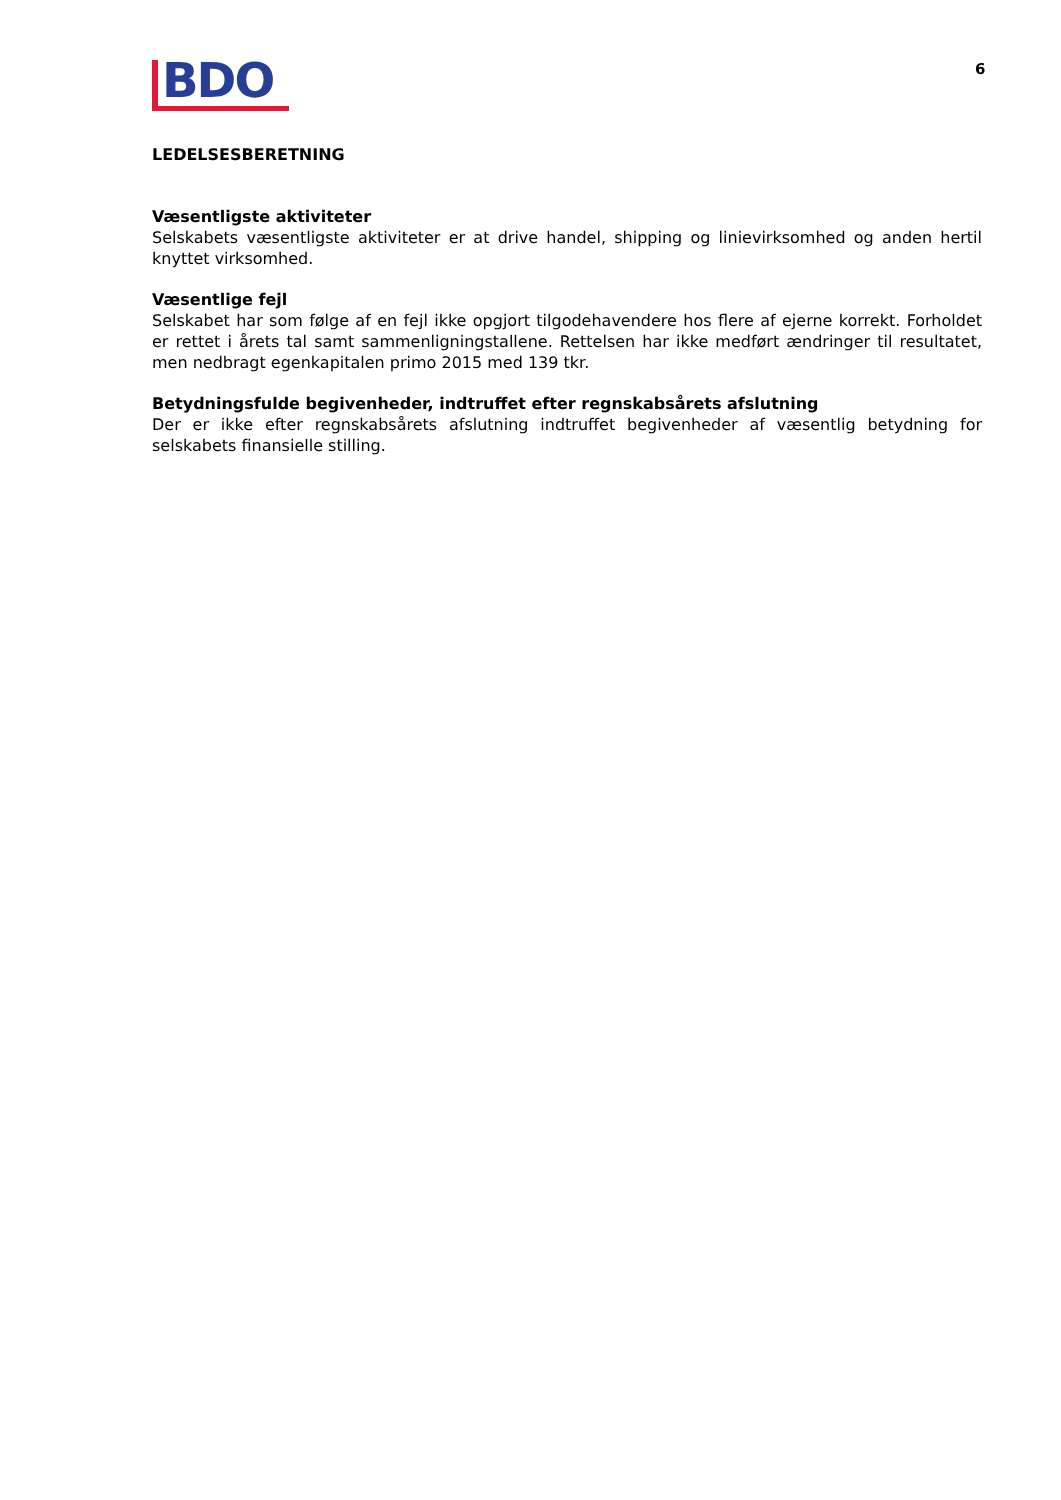BDO 6
LEDELSESBERETNING
Væsentligste aktiviteter
Selskabets væsentligste aktiviteter er at drive handel, shipping og linievirksomhed og anden hertil knyttet virksomhed.
Væsentlige fejl
Selskabet har som følge af en fejl ikke opgjort tilgodehavendere hos flere af ejerne korrekt. Forholdet er rettet i årets tal samt sammenligningstallene. Rettelsen har ikke medført ændringer til resultatet, men nedbragt egenkapitalen primo 2015 med 139 tkr.
Betydningsfulde begivenheder, indtruffet efter regnskabsårets afslutning
Der er ikke efter regnskabsårets afslutning indtruffet begivenheder af væsentlig betydning for selskabets finansielle stilling.